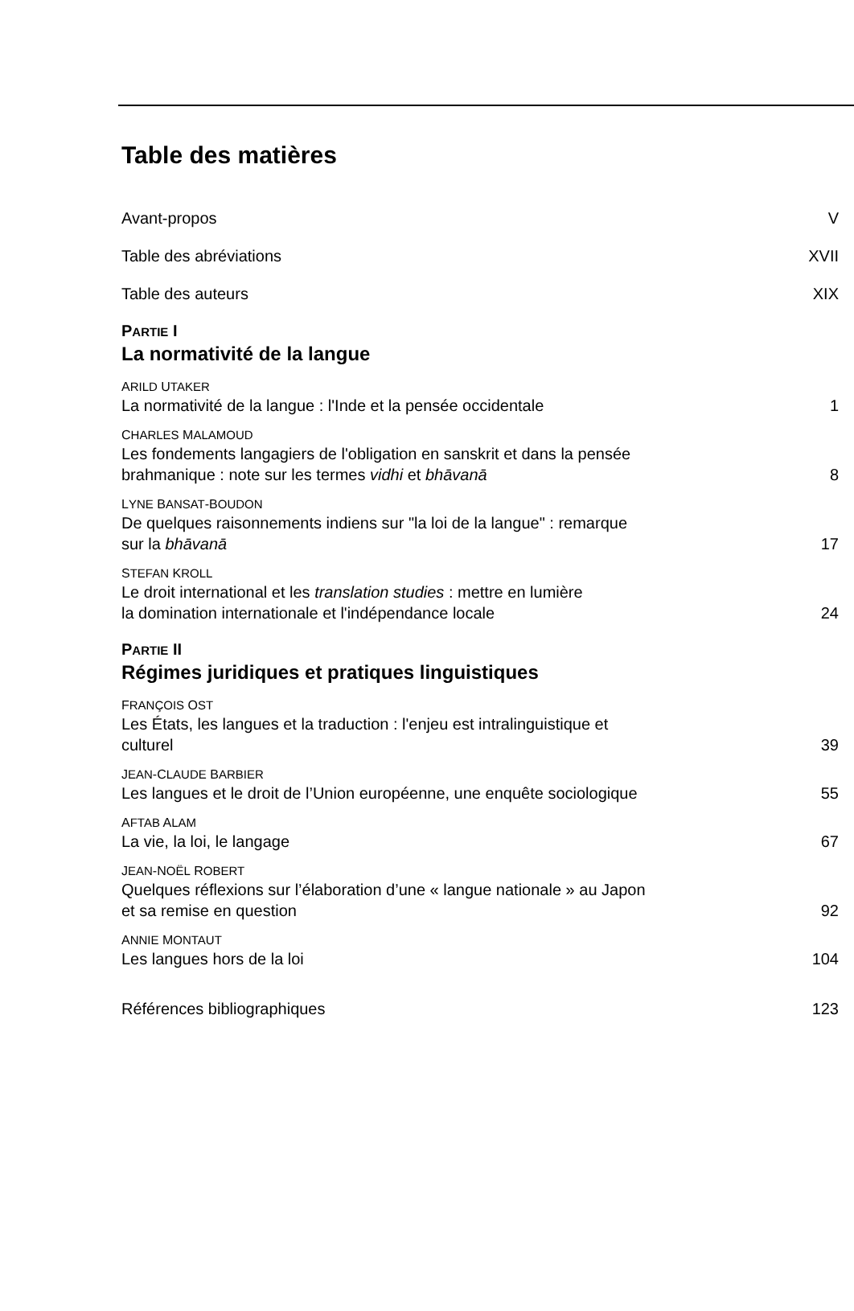Table des matières
Avant-propos V
Table des abréviations XVII
Table des auteurs XIX
PARTIE I
La normativité de la langue
ARILD UTAKER
La normativité de la langue : l'Inde et la pensée occidentale 1
CHARLES MALAMOUD
Les fondements langagiers de l'obligation en sanskrit et dans la pensée
brahmanique : note sur les termes vidhi et bhāvanā 8
LYNE BANSAT-BOUDON
De quelques raisonnements indiens sur "la loi de la langue" : remarque
sur la bhāvanā 17
STEFAN KROLL
Le droit international et les translation studies : mettre en lumière
la domination internationale et l'indépendance locale 24
PARTIE II
Régimes juridiques et pratiques linguistiques
FRANÇOIS OST
Les États, les langues et la traduction : l'enjeu est intralinguistique et
culturel 39
JEAN-CLAUDE BARBIER
Les langues et le droit de l’Union européenne, une enquête sociologique 55
AFTAB ALAM
La vie, la loi, le langage 67
JEAN-NOËL ROBERT
Quelques réflexions sur l’élaboration d’une « langue nationale » au Japon
et sa remise en question 92
ANNIE MONTAUT
Les langues hors de la loi 104
Références bibliographiques 123